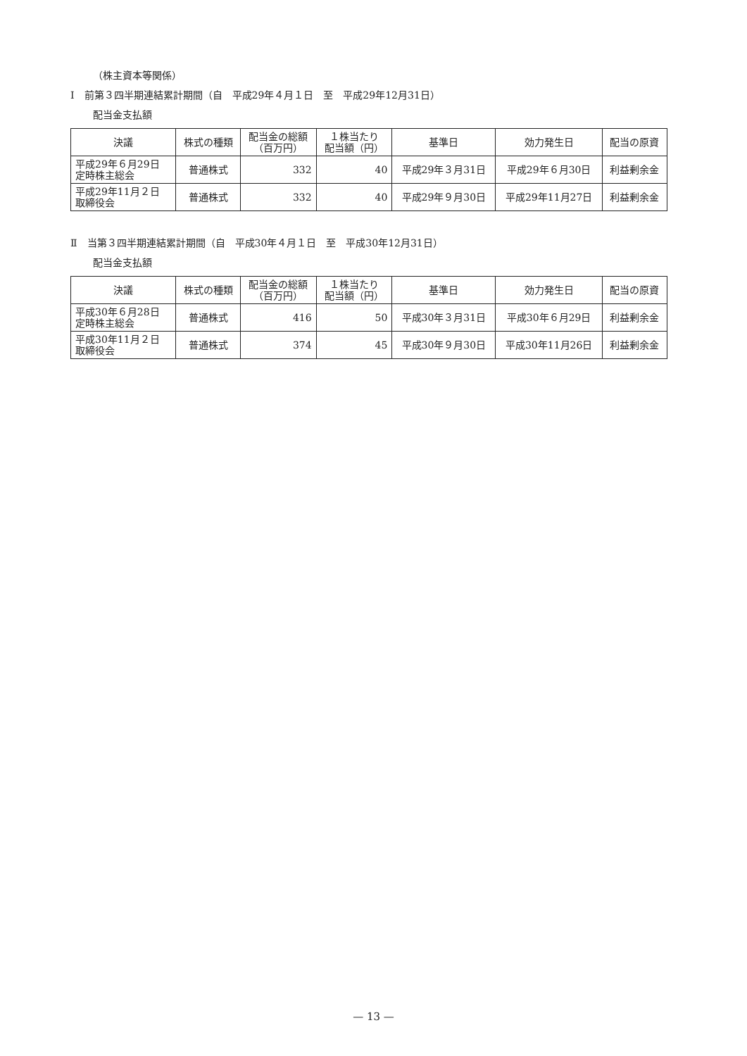（株主資本等関係）
Ⅰ　前第３四半期連結累計期間（自　平成29年４月１日　至　平成29年12月31日）
配当金支払額
| 決議 | 株式の種類 | 配当金の総額 （百万円） | １株当たり 配当額（円） | 基準日 | 効力発生日 | 配当の原資 |
| --- | --- | --- | --- | --- | --- | --- |
| 平成29年６月29日 定時株主総会 | 普通株式 | 332 | 40 | 平成29年３月31日 | 平成29年６月30日 | 利益剰余金 |
| 平成29年11月２日 取締役会 | 普通株式 | 332 | 40 | 平成29年９月30日 | 平成29年11月27日 | 利益剰余金 |
Ⅱ　当第３四半期連結累計期間（自　平成30年４月１日　至　平成30年12月31日）
配当金支払額
| 決議 | 株式の種類 | 配当金の総額 （百万円） | １株当たり 配当額（円） | 基準日 | 効力発生日 | 配当の原資 |
| --- | --- | --- | --- | --- | --- | --- |
| 平成30年６月28日 定時株主総会 | 普通株式 | 416 | 50 | 平成30年３月31日 | 平成30年６月29日 | 利益剰余金 |
| 平成30年11月２日 取締役会 | 普通株式 | 374 | 45 | 平成30年９月30日 | 平成30年11月26日 | 利益剰余金 |
— 13 —